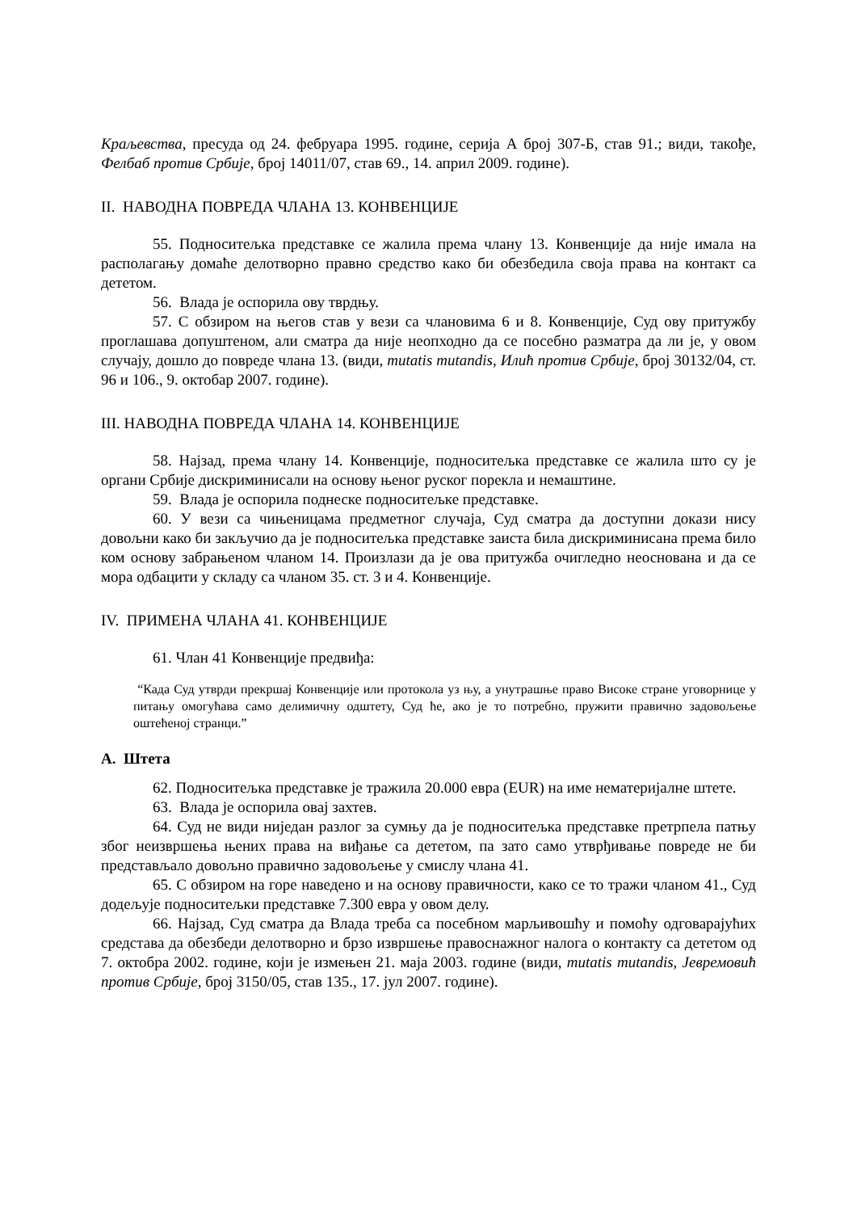Краљевства, пресуда од 24. фебруара 1995. године, серија А број 307-Б, став 91.; види, такође, Фелбаб против Србије, број 14011/07, став 69., 14. април 2009. године).
II. НАВОДНА ПОВРЕДА ЧЛАНА 13. КОНВЕНЦИЈЕ
55. Подноситељка представке се жалила према члану 13. Конвенције да није имала на располагању домаће делотворно правно средство како би обезбедила своја права на контакт са дететом.
56. Влада је оспорила ову тврдњу.
57. С обзиром на његов став у вези са члановима 6 и 8. Конвенције, Суд ову притужбу проглашава допуштеном, али сматра да није неопходно да се посебно разматра да ли је, у овом случају, дошло до повреде члана 13. (види, mutatis mutandis, Илић против Србије, број 30132/04, ст. 96 и 106., 9. октобар 2007. године).
III. НАВОДНА ПОВРЕДА ЧЛАНА 14. КОНВЕНЦИЈЕ
58. Најзад, према члану 14. Конвенције, подноситељка представке се жалила што су је органи Србије дискриминисали на основу њеног руског порекла и немаштине.
59. Влада је оспорила поднеске подноситељке представке.
60. У вези са чињеницама предметног случаја, Суд сматра да доступни докази нису довољни како би закључио да је подноситељка представке заиста била дискриминисана према било ком основу забрањеном чланом 14. Произлази да је ова притужба очигледно неоснована и да се мора одбацити у складу са чланом 35. ст. 3 и 4. Конвенције.
IV. ПРИМЕНА ЧЛАНА 41. КОНВЕНЦИЈЕ
61. Члан 41 Конвенције предвиђа:
“Када Суд утврди прекршај Конвенције или протокола уз њу, а унутрашње право Високе стране уговорнице у питању омогућава само делимичну одштету, Суд ће, ако је то потребно, пружити правично задовољење оштећеној странци.”
A. Штета
62. Подноситељка представке је тражила 20.000 евра (EUR) на име нематеријалне штете.
63. Влада је оспорила овај захтев.
64. Суд не види ниједан разлог за сумњу да је подноситељка представке претрпела патњу због неизвршења њених права на виђање са дететом, па зато само утврђивање повреде не би представљало довољно правично задовољење у смислу члана 41.
65. С обзиром на горе наведено и на основу правичности, како се то тражи чланом 41., Суд додељује подноситељки представке 7.300 евра у овом делу.
66. Најзад, Суд сматра да Влада треба са посебном марљивошћу и помоћу одговарајућих средстава да обезбеди делотворно и брзо извршење правоснажног налога о контакту са дететом од 7. октобра 2002. године, који је измењен 21. маја 2003. године (види, mutatis mutandis, Јевремовић против Србије, број 3150/05, став 135., 17. јул 2007. године).